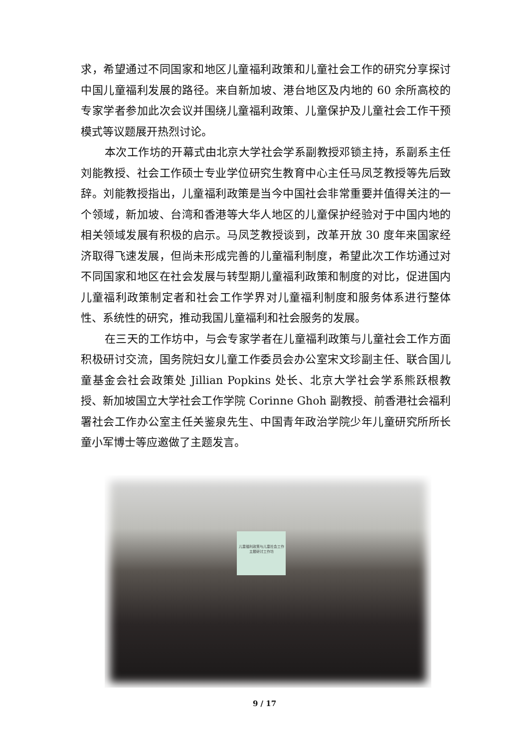求，希望通过不同国家和地区儿童福利政策和儿童社会工作的研究分享探讨中国儿童福利发展的路径。来自新加坡、港台地区及内地的 60 余所高校的专家学者参加此次会议并围绕儿童福利政策、儿童保护及儿童社会工作干预模式等议题展开热烈讨论。
本次工作坊的开幕式由北京大学社会学系副教授邓锁主持，系副系主任刘能教授、社会工作硕士专业学位研究生教育中心主任马凤芝教授等先后致辞。刘能教授指出，儿童福利政策是当今中国社会非常重要并值得关注的一个领域，新加坡、台湾和香港等大华人地区的儿童保护经验对于中国内地的相关领域发展有积极的启示。马凤芝教授谈到，改革开放 30 度年来国家经济取得飞速发展，但尚未形成完善的儿童福利制度，希望此次工作坊通过对不同国家和地区在社会发展与转型期儿童福利政策和制度的对比，促进国内儿童福利政策制定者和社会工作学界对儿童福利制度和服务体系进行整体性、系统性的研究，推动我国儿童福利和社会服务的发展。
在三天的工作坊中，与会专家学者在儿童福利政策与儿童社会工作方面积极研讨交流，国务院妇女儿童工作委员会办公室宋文珍副主任、联合国儿童基金会社会政策处 Jillian Popkins 处长、北京大学社会学系熊跃根教授、新加坡国立大学社会工作学院 Corinne Ghoh 副教授、前香港社会福利署社会工作办公室主任关鉴泉先生、中国青年政治学院少年儿童研究所所长童小军博士等应邀做了主题发言。
儿童福利政策与儿童社会工作
主题研讨工作坊
9 / 17